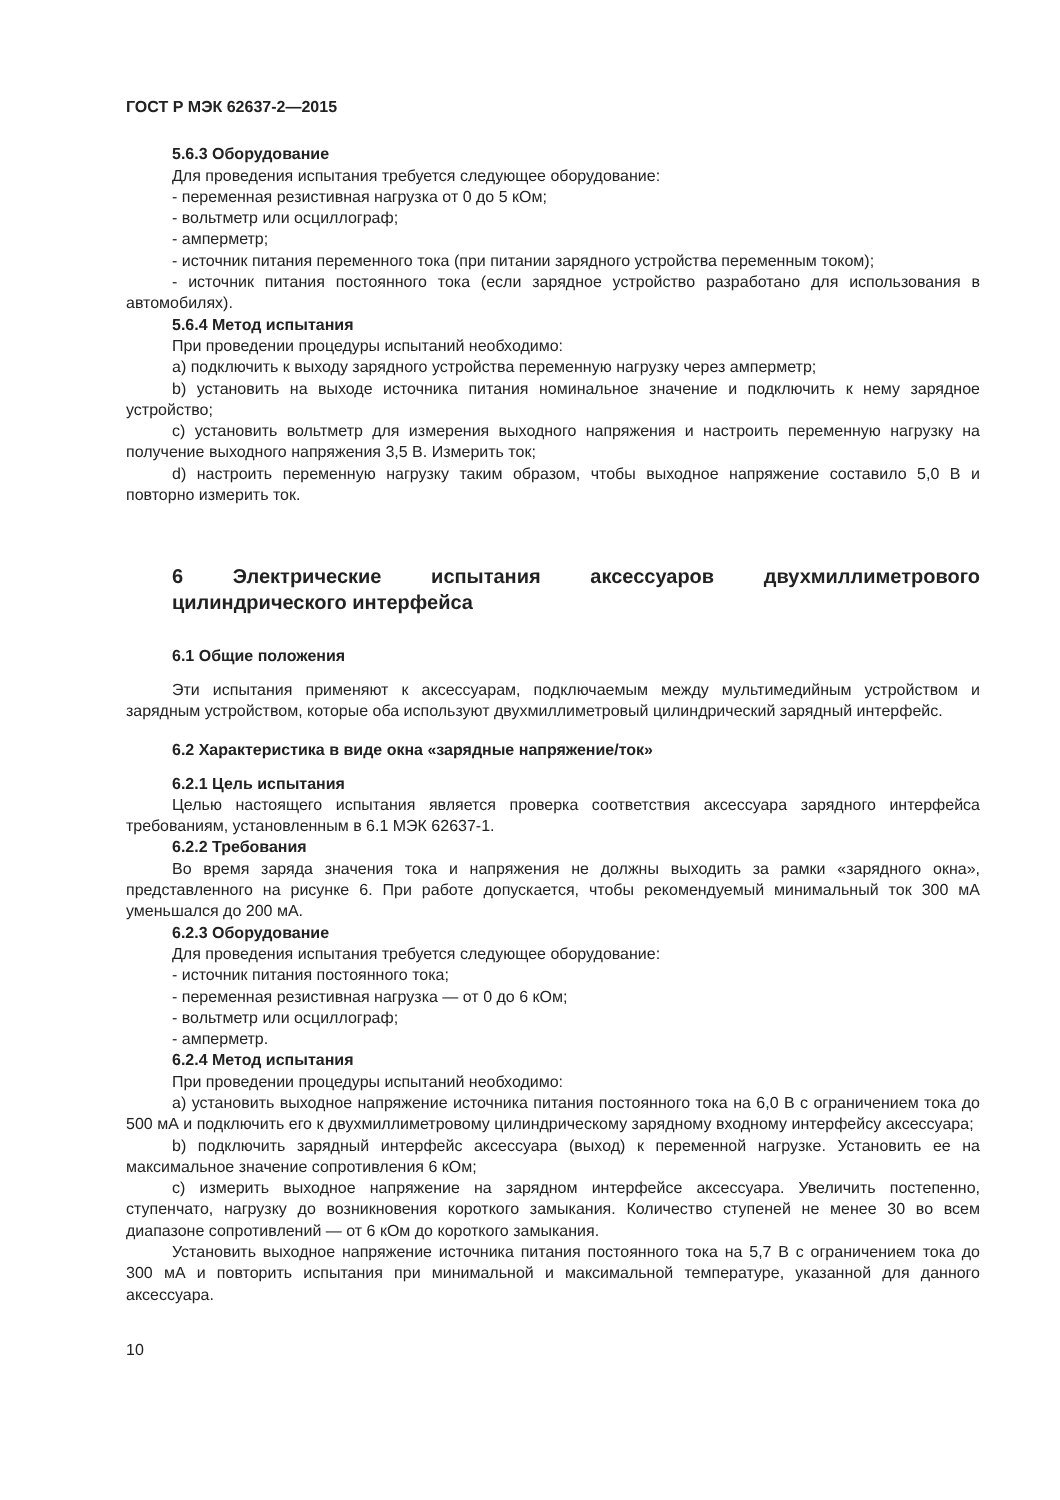ГОСТ Р МЭК 62637-2—2015
5.6.3 Оборудование
Для проведения испытания требуется следующее оборудование:
- переменная резистивная нагрузка от 0 до 5 кОм;
- вольтметр или осциллограф;
- амперметр;
- источник питания переменного тока (при питании зарядного устройства переменным током);
- источник питания постоянного тока (если зарядное устройство разработано для использования в автомобилях).
5.6.4 Метод испытания
При проведении процедуры испытаний необходимо:
а) подключить к выходу зарядного устройства переменную нагрузку через амперметр;
b) установить на выходе источника питания номинальное значение и подключить к нему зарядное устройство;
c) установить вольтметр для измерения выходного напряжения и настроить переменную нагрузку на получение выходного напряжения 3,5 В. Измерить ток;
d) настроить переменную нагрузку таким образом, чтобы выходное напряжение составило 5,0 В и повторно измерить ток.
6 Электрические испытания аксессуаров двухмиллиметрового цилиндрического интерфейса
6.1 Общие положения
Эти испытания применяют к аксессуарам, подключаемым между мультимедийным устройством и зарядным устройством, которые оба используют двухмиллиметровый цилиндрический зарядный интерфейс.
6.2 Характеристика в виде окна «зарядные напряжение/ток»
6.2.1 Цель испытания
Целью настоящего испытания является проверка соответствия аксессуара зарядного интерфейса требованиям, установленным в 6.1 МЭК 62637-1.
6.2.2 Требования
Во время заряда значения тока и напряжения не должны выходить за рамки «зарядного окна», представленного на рисунке 6. При работе допускается, чтобы рекомендуемый минимальный ток 300 мА уменьшался до 200 мА.
6.2.3 Оборудование
Для проведения испытания требуется следующее оборудование:
- источник питания постоянного тока;
- переменная резистивная нагрузка — от 0 до 6 кОм;
- вольтметр или осциллограф;
- амперметр.
6.2.4 Метод испытания
При проведении процедуры испытаний необходимо:
а) установить выходное напряжение источника питания постоянного тока на 6,0 В с ограничением тока до 500 мА и подключить его к двухмиллиметровому цилиндрическому зарядному входному интерфейсу аксессуара;
b) подключить зарядный интерфейс аксессуара (выход) к переменной нагрузке. Установить ее на максимальное значение сопротивления 6 кОм;
c) измерить выходное напряжение на зарядном интерфейсе аксессуара. Увеличить постепенно, ступенчато, нагрузку до возникновения короткого замыкания. Количество ступеней не менее 30 во всем диапазоне сопротивлений — от 6 кОм до короткого замыкания.
Установить выходное напряжение источника питания постоянного тока на 5,7 В с ограничением тока до 300 мА и повторить испытания при минимальной и максимальной температуре, указанной для данного аксессуара.
10